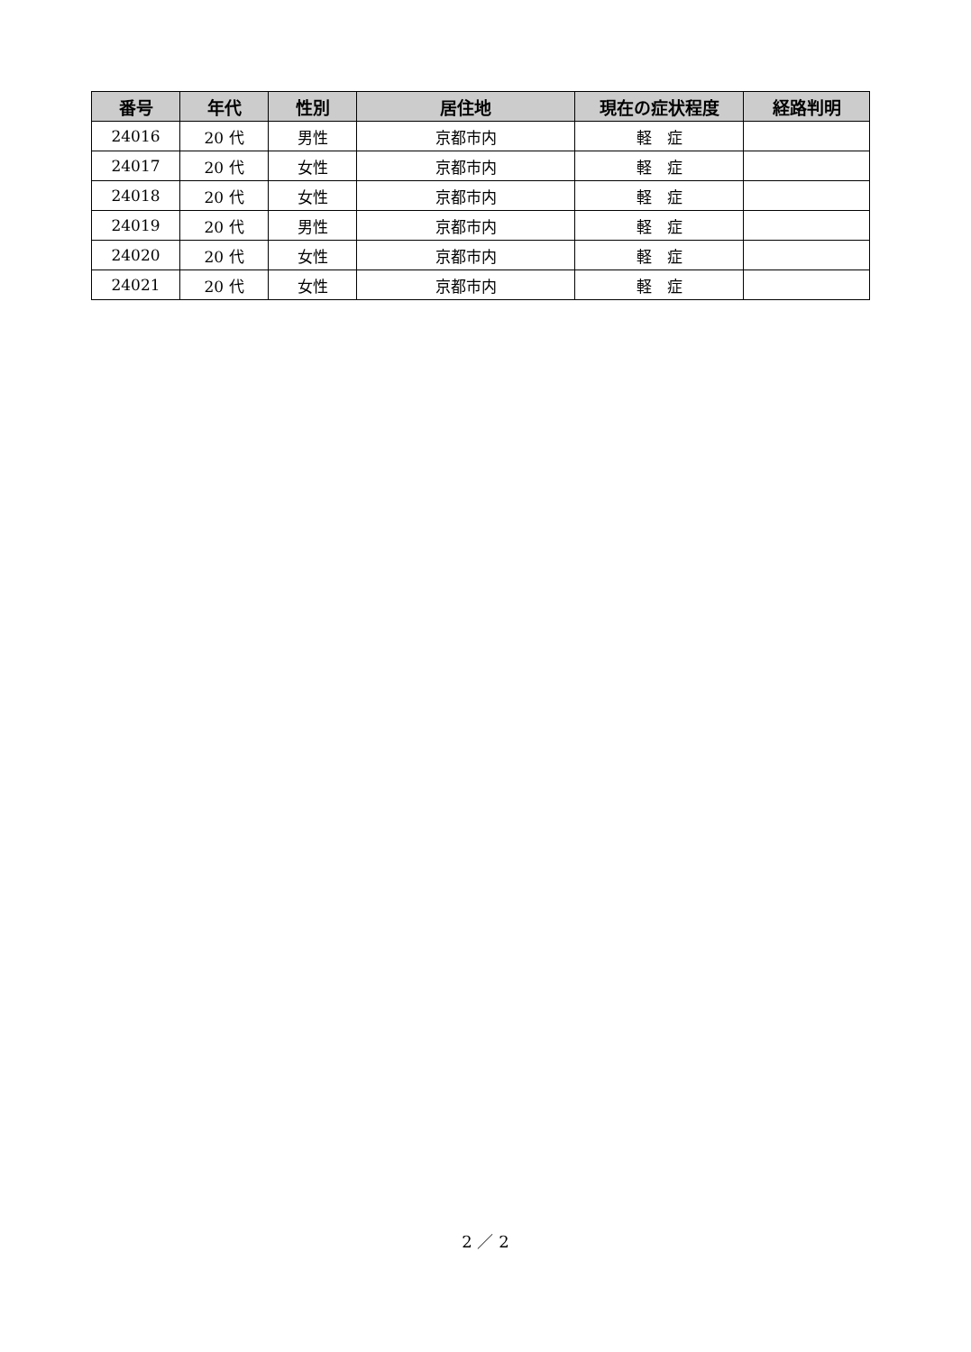| 番号 | 年代 | 性別 | 居住地 | 現在の症状程度 | 経路判明 |
| --- | --- | --- | --- | --- | --- |
| 24016 | 20 代 | 男性 | 京都市内 | 軽 症 | |
| 24017 | 20 代 | 女性 | 京都市内 | 軽 症 | |
| 24018 | 20 代 | 女性 | 京都市内 | 軽 症 | |
| 24019 | 20 代 | 男性 | 京都市内 | 軽 症 | |
| 24020 | 20 代 | 女性 | 京都市内 | 軽 症 | |
| 24021 | 20 代 | 女性 | 京都市内 | 軽 症 | |
2 ／ 2